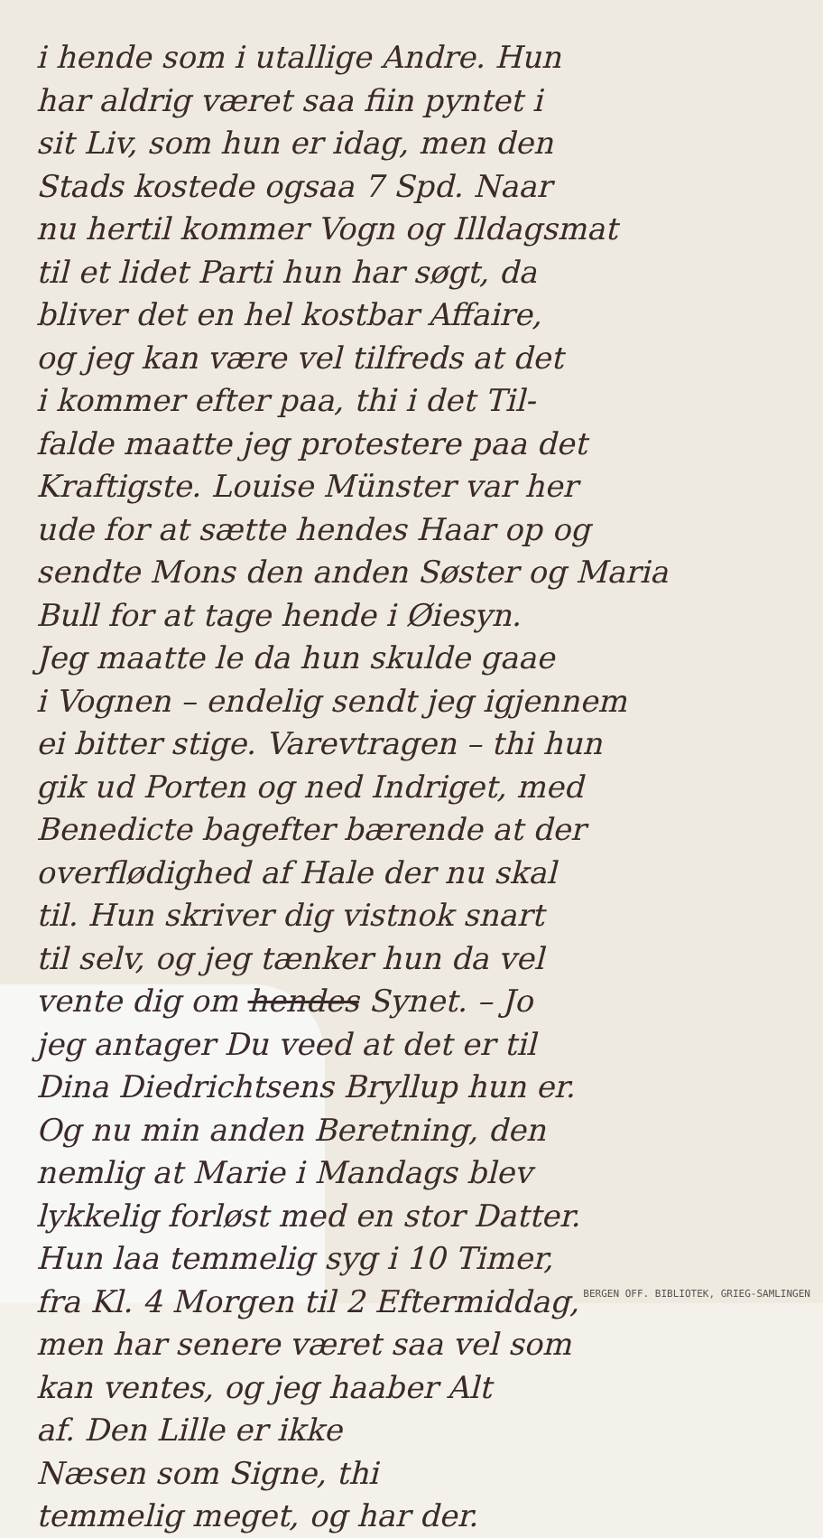i hende som i utallige Andre. Hun
har aldrig været saa fiin pyntet i
sit Liv, som hun er idag, men den
Stads kostede ogsaa 7 Spd. Naar
nu hertil kommer Vogn og Illdagsmat
til et lidet Parti hun har søgt, da
bliver det en hel kostbar Affaire,
og jeg kan være vel tilfreds at det
i kommer efter paa, thi i det Til-
falde maatte jeg protestere paa det
Kraftigste. Louise Münster var her
ude for at sætte hendes Haar op og
sendte Mons den anden Søster og Maria
Bull for at tage hende i Øiesyn.
Jeg maatte le da hun skulde gaae
i Vognen – endelig sendt jeg igjennem
ei bitter stige. Varevtragen – thi hun
gik ud Porten og ned Indriget, med
Benedicte bagefter bærende at der
overflødighed af Hale der nu skal
til. Hun skriver dig vistnok snart
til selv, og jeg tænker hun da vel
vente dig om hendes Synet. – Jo
jeg antager Du veed at det er til
Dina Diedrichtsens Bryllup hun er.
Og nu min anden Beretning, den
nemlig at Marie i Mandags blev
lykkelig forløst med en stor Datter.
Hun laa temmelig syg i 10 Timer,
fra Kl. 4 Morgen til 2 Eftermiddag,
men har senere været saa vel som
kan ventes, og jeg haaber Alt
af. Den Lille er ikke
Næsen som Signe, thi
temmelig meget, og har der.
BERGEN OFF. BIBLIOTEK, GRIEG-SAMLINGEN